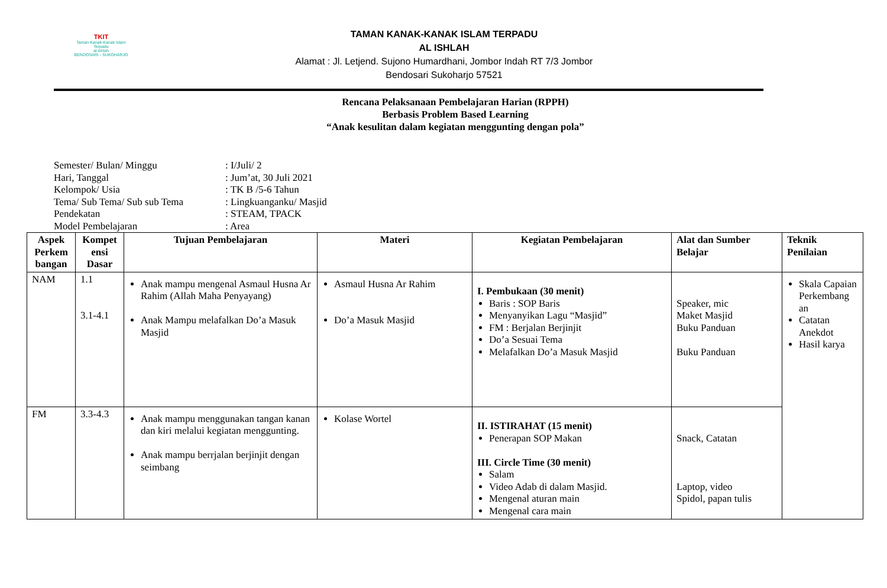TKIT
Taman Kanak-Kanak Islam Terpadu
al-ishlah
BENDOSARI - SUKOHARJO
TAMAN KANAK-KANAK ISLAM TERPADU
AL ISHLAH
Alamat : Jl. Letjend. Sujono Humardhani, Jombor Indah RT 7/3 Jombor
Bendosari Sukoharjo 57521
Rencana Pelaksanaan Pembelajaran Harian (RPPH)
Berbasis Problem Based Learning
“Anak kesulitan dalam kegiatan menggunting dengan pola”
Semester/ Bulan/ Minggu: I/Juli/ 2
Hari, Tanggal: Jum’at, 30 Juli 2021
Kelompok/ Usia: TK B /5-6 Tahun
Tema/ Sub Tema/ Sub sub Tema: Lingkuanganku/ Masjid
Pendekatan: STEAM, TPACK
Model Pembelajaran: Area
| Aspek Perkem bangan | Kompet ensi Dasar | Tujuan Pembelajaran | Materi | Kegiatan Pembelajaran | Alat dan Sumber Belajar | Teknik Penilaian |
| --- | --- | --- | --- | --- | --- | --- |
| NAM | 1.1 3.1-4.1 | Anak mampu mengenal Asmaul Husna Ar Rahim (Allah Maha Penyayang) Anak Mampu melafalkan Do’a Masuk Masjid | Asmaul Husna Ar Rahim Do’a Masuk Masjid | I. Pembukaan (30 menit) Baris : SOP Baris Menyanyikan Lagu “Masjid” FM : Berjalan Berjinjit Do’a Sesuai Tema Melafalkan Do’a Masuk Masjid | Speaker, mic Maket Masjid Buku Panduan Buku Panduan | Skala Capaian Perkembang an Catatan Anekdot Hasil karya |
| FM | 3.3-4.3 | Anak mampu menggunakan tangan kanan dan kiri melalui kegiatan menggunting. Anak mampu berrjalan berjinjit dengan seimbang | Kolase Wortel | II. ISTIRAHAT (15 menit) Penerapan SOP Makan III. Circle Time (30 menit) Salam Video Adab di dalam Masjid. Mengenal aturan main Mengenal cara main | Snack, Catatan Laptop, video Spidol, papan tulis | |